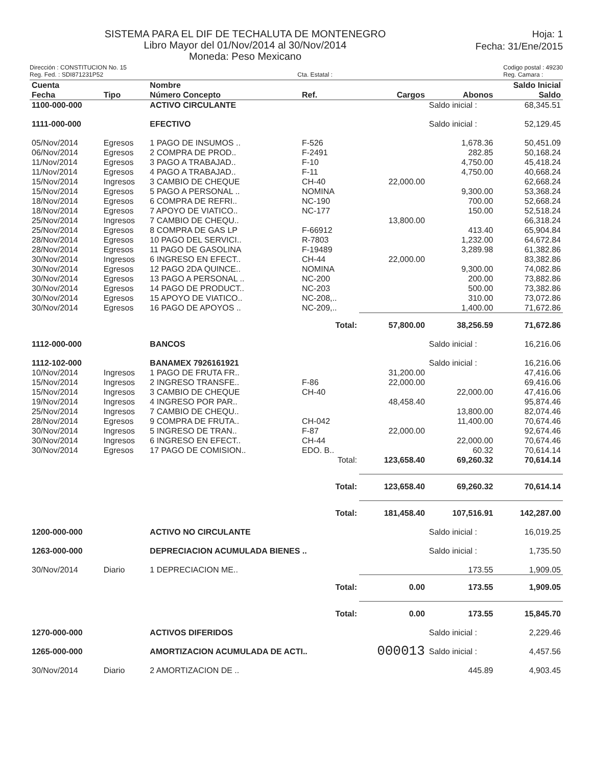SISTEMA PARA EL DIF DE TECHALUTA DE MONTENEGRO
Libro Mayor del 01/Nov/2014 al 30/Nov/2014
Moneda: Peso Mexicano
Hoja: 1
Fecha: 31/Ene/2015
Dirección : CONSTITUCION No. 15
Reg. Fed. : SDI871231P52
Cta. Estatal : Codigo postal : 49230
Reg. Camara :
| Cuenta Fecha | Tipo | Nombre Número Concepto | Ref. | Cargos | Abonos | Saldo Inicial Saldo |
| --- | --- | --- | --- | --- | --- | --- |
| 1100-000-000 | | ACTIVO CIRCULANTE | | | Saldo inicial : | 68,345.51 |
| 1111-000-000 | | EFECTIVO | | | Saldo inicial : | 52,129.45 |
| 05/Nov/2014 | Egresos | 1 PAGO DE INSUMOS .. | F-526 | | 1,678.36 | 50,451.09 |
| 06/Nov/2014 | Egresos | 2 COMPRA DE PROD.. | F-2491 | | 282.85 | 50,168.24 |
| 11/Nov/2014 | Egresos | 3 PAGO A TRABAJAD.. | F-10 | | 4,750.00 | 45,418.24 |
| 11/Nov/2014 | Egresos | 4 PAGO A TRABAJAD.. | F-11 | | 4,750.00 | 40,668.24 |
| 15/Nov/2014 | Ingresos | 3 CAMBIO DE CHEQUE | CH-40 | 22,000.00 | | 62,668.24 |
| 15/Nov/2014 | Egresos | 5 PAGO A PERSONAL .. | NOMINA | | 9,300.00 | 53,368.24 |
| 18/Nov/2014 | Egresos | 6 COMPRA DE REFRI.. | NC-190 | | 700.00 | 52,668.24 |
| 18/Nov/2014 | Egresos | 7 APOYO DE VIATICO.. | NC-177 | | 150.00 | 52,518.24 |
| 25/Nov/2014 | Ingresos | 7 CAMBIO DE CHEQU.. | | 13,800.00 | | 66,318.24 |
| 25/Nov/2014 | Egresos | 8 COMPRA DE GAS LP | F-66912 | | 413.40 | 65,904.84 |
| 28/Nov/2014 | Egresos | 10 PAGO DEL SERVICI.. | R-7803 | | 1,232.00 | 64,672.84 |
| 28/Nov/2014 | Egresos | 11 PAGO DE GASOLINA | F-19489 | | 3,289.98 | 61,382.86 |
| 30/Nov/2014 | Ingresos | 6 INGRESO EN EFECT.. | CH-44 | 22,000.00 | | 83,382.86 |
| 30/Nov/2014 | Egresos | 12 PAGO 2DA QUINCE.. | NOMINA | | 9,300.00 | 74,082.86 |
| 30/Nov/2014 | Egresos | 13 PAGO A PERSONAL .. | NC-200 | | 200.00 | 73,882.86 |
| 30/Nov/2014 | Egresos | 14 PAGO DE PRODUCT.. | NC-203 | | 500.00 | 73,382.86 |
| 30/Nov/2014 | Egresos | 15 APOYO DE VIATICO.. | NC-208,.. | | 310.00 | 73,072.86 |
| 30/Nov/2014 | Egresos | 16 PAGO DE APOYOS .. | NC-209,.. | | 1,400.00 | 71,672.86 |
| Total: | | | | 57,800.00 | 38,256.59 | 71,672.86 |
| 1112-000-000 | | BANCOS | | | Saldo inicial : | 16,216.06 |
| 1112-102-000 | | BANAMEX 7926161921 | | | Saldo inicial : | 16,216.06 |
| 10/Nov/2014 | Ingresos | 1 PAGO DE FRUTA FR.. | | 31,200.00 | | 47,416.06 |
| 15/Nov/2014 | Ingresos | 2 INGRESO TRANSFE.. | F-86 | 22,000.00 | | 69,416.06 |
| 15/Nov/2014 | Ingresos | 3 CAMBIO DE CHEQUE | CH-40 | | 22,000.00 | 47,416.06 |
| 19/Nov/2014 | Ingresos | 4 INGRESO POR PAR.. | | 48,458.40 | | 95,874.46 |
| 25/Nov/2014 | Ingresos | 7 CAMBIO DE CHEQU.. | | | 13,800.00 | 82,074.46 |
| 28/Nov/2014 | Egresos | 9 COMPRA DE FRUTA.. | CH-042 | | 11,400.00 | 70,674.46 |
| 30/Nov/2014 | Ingresos | 5 INGRESO DE TRAN.. | F-87 | 22,000.00 | | 92,674.46 |
| 30/Nov/2014 | Ingresos | 6 INGRESO EN EFECT.. | CH-44 | | 22,000.00 | 70,674.46 |
| 30/Nov/2014 | Egresos | 17 PAGO DE COMISION.. | EDO. B.. | | 60.32 | 70,614.14 |
| Total: | | | | 123,658.40 | 69,260.32 | 70,614.14 |
| Total: | | | | 123,658.40 | 69,260.32 | 70,614.14 |
| Total: | | | | 181,458.40 | 107,516.91 | 142,287.00 |
| 1200-000-000 | | ACTIVO NO CIRCULANTE | | | Saldo inicial : | 16,019.25 |
| 1263-000-000 | | DEPRECIACION ACUMULADA BIENES .. | | | Saldo inicial : | 1,735.50 |
| 30/Nov/2014 | Diario | 1 DEPRECIACION ME.. | | | 173.55 | 1,909.05 |
| Total: | | | | 0.00 | 173.55 | 1,909.05 |
| Total: | | | | 0.00 | 173.55 | 15,845.70 |
| 1270-000-000 | | ACTIVOS DIFERIDOS | | | Saldo inicial : | 2,229.46 |
| 1265-000-000 | | AMORTIZACION ACUMULADA DE ACTI.. | | 000013 | Saldo inicial : | 4,457.56 |
| 30/Nov/2014 | Diario | 2 AMORTIZACION DE .. | | | 445.89 | 4,903.45 |